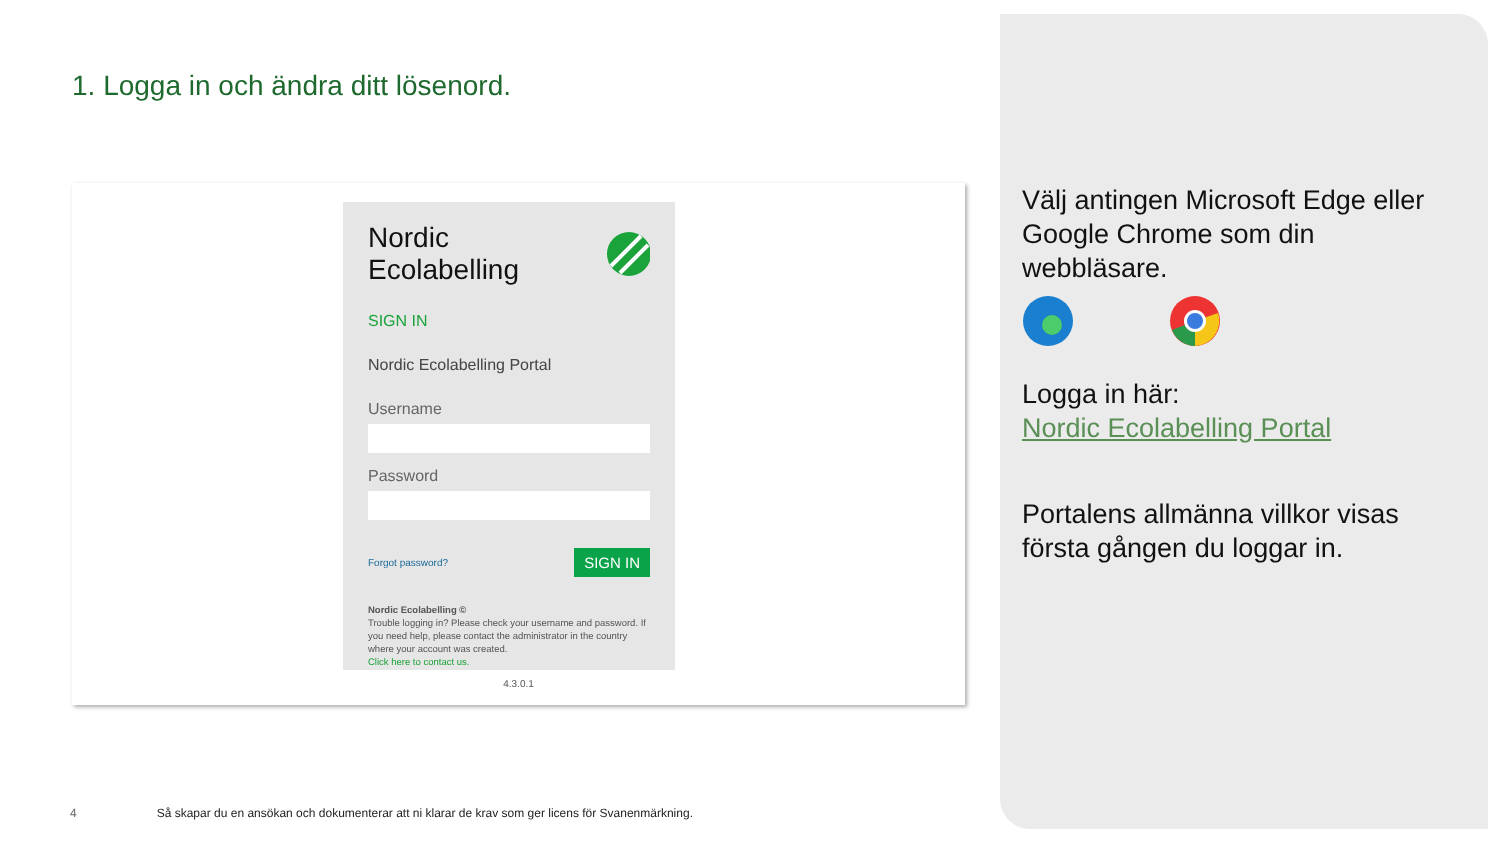1. Logga in och ändra ditt lösenord.
Nordic Ecolabelling
SIGN IN
Nordic Ecolabelling Portal
Username
Password
Forgot password? SIGN IN
Nordic Ecolabelling ©
Trouble logging in? Please check your username and password. If you need help, please contact the administrator in the country where your account was created.
Click here to contact us.
4.3.0.1
Välj antingen Microsoft Edge eller Google Chrome som din webbläsare.
Logga in här:
Nordic Ecolabelling Portal
Portalens allmänna villkor visas första gången du loggar in.
4 Så skapar du en ansökan och dokumenterar att ni klarar de krav som ger licens för Svanenmärkning.